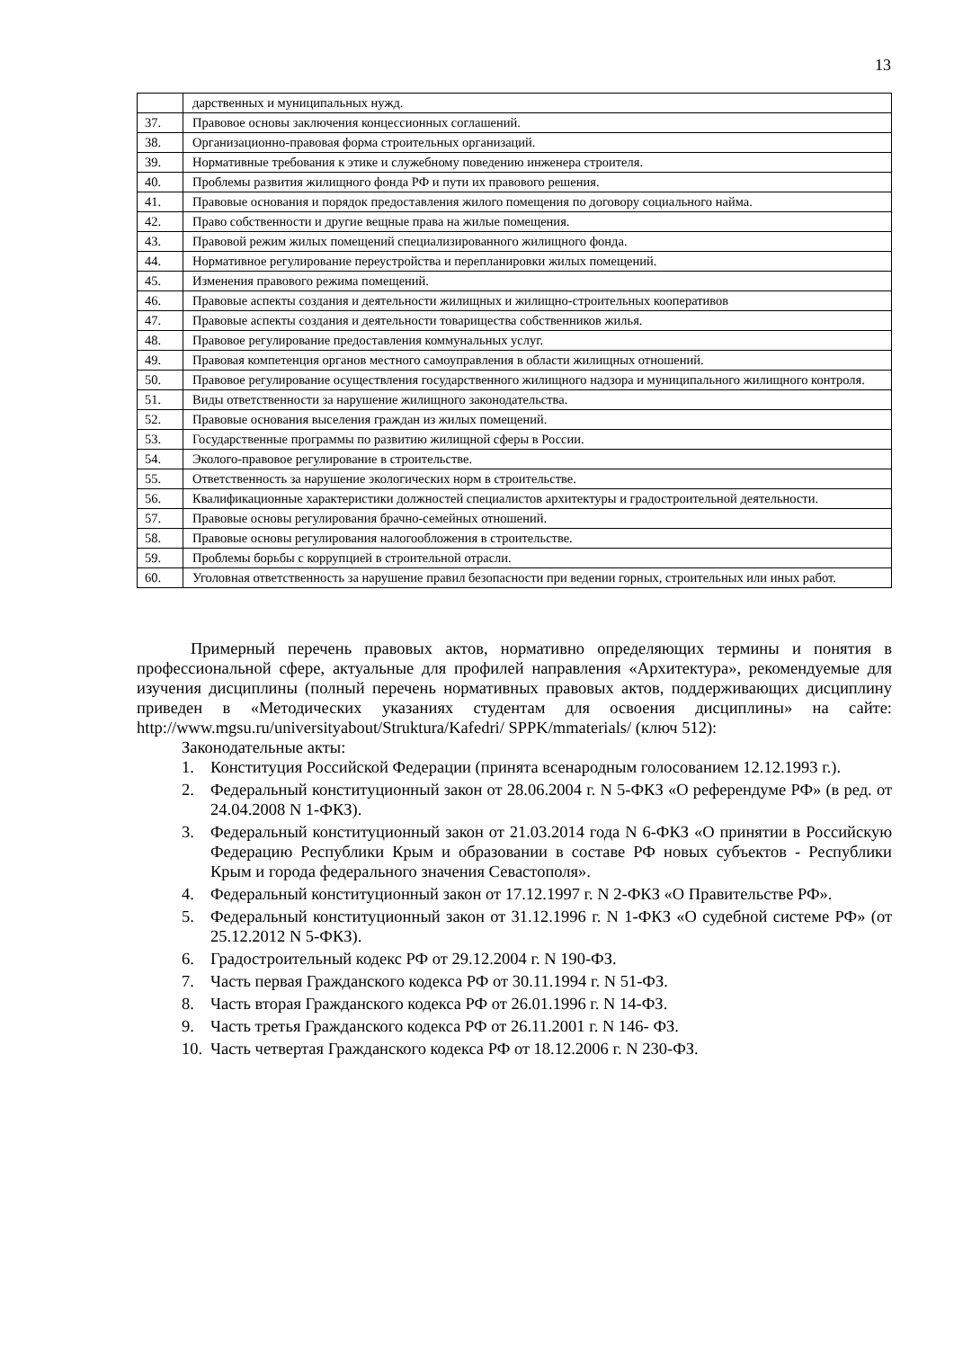13
| | дарственных и муниципальных нужд. |
| 37. | Правовое основы заключения концессионных соглашений. |
| 38. | Организационно-правовая форма строительных организаций. |
| 39. | Нормативные требования к этике и служебному поведению инженера строителя. |
| 40. | Проблемы развития жилищного фонда РФ и пути их правового решения. |
| 41. | Правовые основания и порядок предоставления жилого помещения по договору социального найма. |
| 42. | Право собственности и другие вещные права на жилые помещения. |
| 43. | Правовой режим жилых помещений специализированного жилищного фонда. |
| 44. | Нормативное регулирование переустройства и перепланировки жилых помещений. |
| 45. | Изменения правового режима помещений. |
| 46. | Правовые аспекты создания и деятельности жилищных и жилищно-строительных кооперативов |
| 47. | Правовые аспекты создания и деятельности товарищества собственников жилья. |
| 48. | Правовое регулирование предоставления коммунальных услуг. |
| 49. | Правовая компетенция органов местного самоуправления в области жилищных отношений. |
| 50. | Правовое регулирование осуществления государственного жилищного надзора и муниципального жилищного контроля. |
| 51. | Виды ответственности за нарушение жилищного законодательства. |
| 52. | Правовые основания выселения граждан из жилых помещений. |
| 53. | Государственные программы по развитию жилищной сферы в России. |
| 54. | Эколого-правовое регулирование в строительстве. |
| 55. | Ответственность за нарушение экологических норм в строительстве. |
| 56. | Квалификационные характеристики должностей специалистов архитектуры и градостроительной деятельности. |
| 57. | Правовые основы регулирования брачно-семейных отношений. |
| 58. | Правовые основы регулирования налогообложения в строительстве. |
| 59. | Проблемы борьбы с коррупцией в строительной отрасли. |
| 60. | Уголовная ответственность за нарушение правил безопасности при ведении горных, строительных или иных работ. |
Примерный перечень правовых актов, нормативно определяющих термины и понятия в профессиональной сфере, актуальные для профилей направления «Архитектура», рекомендуемые для изучения дисциплины (полный перечень нормативных правовых актов, поддерживающих дисциплину приведен в «Методических указаниях студентам для освоения дисциплины» на сайте: http://www.mgsu.ru/universityabout/Struktura/Kafedri/ SPPK/mmaterials/ (ключ 512):
Законодательные акты:
1. Конституция Российской Федерации (принята всенародным голосованием 12.12.1993 г.).
2. Федеральный конституционный закон от 28.06.2004 г. N 5-ФКЗ «О референдуме РФ» (в ред. от 24.04.2008 N 1-ФКЗ).
3. Федеральный конституционный закон от 21.03.2014 года N 6-ФКЗ «О принятии в Российскую Федерацию Республики Крым и образовании в составе РФ новых субъектов - Республики Крым и города федерального значения Севастополя».
4. Федеральный конституционный закон от 17.12.1997 г. N 2-ФКЗ «О Правительстве РФ».
5. Федеральный конституционный закон от 31.12.1996 г. N 1-ФКЗ «О судебной системе РФ» (от 25.12.2012 N 5-ФКЗ).
6. Градостроительный кодекс РФ от 29.12.2004 г. N 190-ФЗ.
7. Часть первая Гражданского кодекса РФ от 30.11.1994 г. N 51-ФЗ.
8. Часть вторая Гражданского кодекса РФ от 26.01.1996 г. N 14-ФЗ.
9. Часть третья Гражданского кодекса РФ от 26.11.2001 г. N 146- ФЗ.
10. Часть четвертая Гражданского кодекса РФ от 18.12.2006 г. N 230-ФЗ.